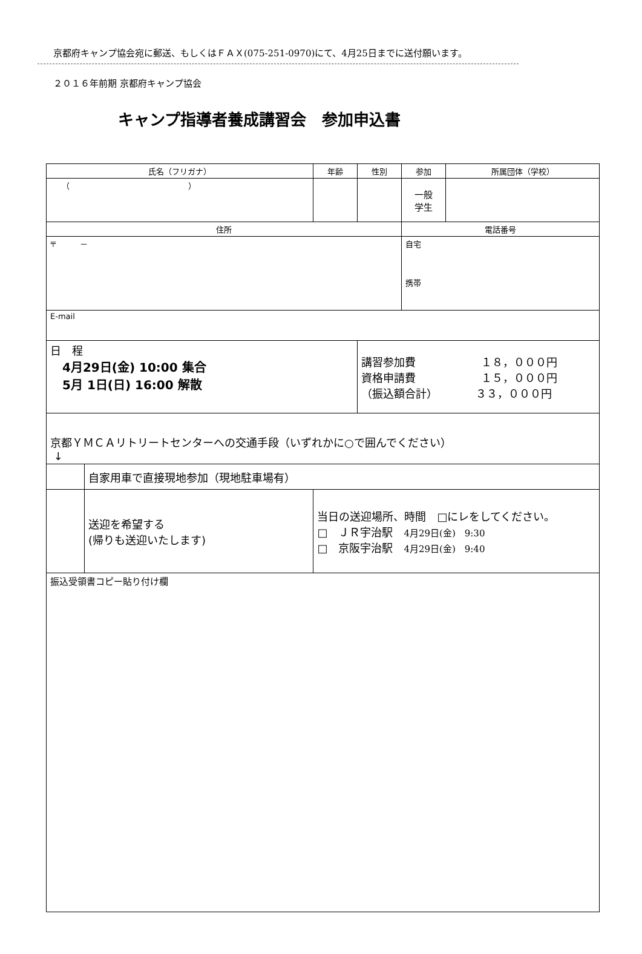京都府キャンプ協会宛に郵送、もしくはＦＡＸ(075-251-0970)にて、4月25日までに送付願います。
２０１６年前期 京都府キャンプ協会
キャンプ指導者養成講習会　参加申込書
| 氏名（フリガナ） | | 年齢 | 性別 | 参加 | 所属団体（学校） |
| --- | --- | --- | --- | --- | --- |
| （ ） | | | | 一般 学生 | |
| 住所 | | | | 電話番号 | |
| 〒 － | | | | 自宅 携帯 | |
| E-mail | | | | | |
| 日 程 4月29日(金) 10:00 集合 5月 1日(日) 16:00 解散 | | | 講習参加費 １８，０００円 資格申請費 １５，０００円 （振込額合計） ３３，０００円 | | |
| 京都ＹＭＣＡリトリートセンターへの交通手段 （いずれかに○で囲んでください） ↓ | | | | | |
| | 自家用車で直接現地参加（現地駐車場有） | | | | |
| | 送迎を希望する (帰りも送迎いたします) | 当日の送迎場所、時間 □にレをしてください。 □ ＪＲ宇治駅 4月29日(金) 9:30 □ 京阪宇治駅 4月29日(金) 9:40 | | | |
| 振込受領書コピー貼り付け欄 | | | | | |